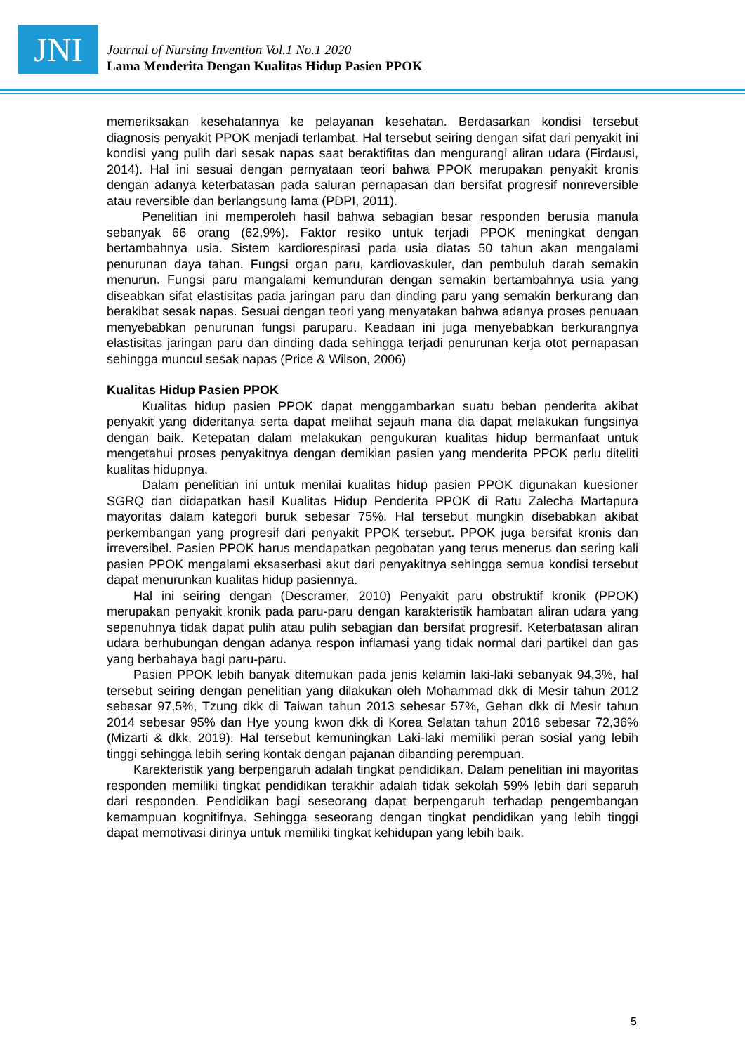JNI
Journal of Nursing Invention Vol.1 No.1 2020
Lama Menderita Dengan Kualitas Hidup Pasien PPOK
memeriksakan kesehatannya ke pelayanan kesehatan. Berdasarkan kondisi tersebut diagnosis penyakit PPOK menjadi terlambat. Hal tersebut seiring dengan sifat dari penyakit ini kondisi yang pulih dari sesak napas saat beraktifitas dan mengurangi aliran udara (Firdausi, 2014). Hal ini sesuai dengan pernyataan teori bahwa PPOK merupakan penyakit kronis dengan adanya keterbatasan pada saluran pernapasan dan bersifat progresif nonreversible atau reversible dan berlangsung lama (PDPI, 2011).
Penelitian ini memperoleh hasil bahwa sebagian besar responden berusia manula sebanyak 66 orang (62,9%). Faktor resiko untuk terjadi PPOK meningkat dengan bertambahnya usia. Sistem kardiorespirasi pada usia diatas 50 tahun akan mengalami penurunan daya tahan. Fungsi organ paru, kardiovaskuler, dan pembuluh darah semakin menurun. Fungsi paru mangalami kemunduran dengan semakin bertambahnya usia yang diseabkan sifat elastisitas pada jaringan paru dan dinding paru yang semakin berkurang dan berakibat sesak napas. Sesuai dengan teori yang menyatakan bahwa adanya proses penuaan menyebabkan penurunan fungsi paruparu. Keadaan ini juga menyebabkan berkurangnya elastisitas jaringan paru dan dinding dada sehingga terjadi penurunan kerja otot pernapasan sehingga muncul sesak napas (Price & Wilson, 2006)
Kualitas Hidup Pasien PPOK
Kualitas hidup pasien PPOK dapat menggambarkan suatu beban penderita akibat penyakit yang dideritanya serta dapat melihat sejauh mana dia dapat melakukan fungsinya dengan baik. Ketepatan dalam melakukan pengukuran kualitas hidup bermanfaat untuk mengetahui proses penyakitnya dengan demikian pasien yang menderita PPOK perlu diteliti kualitas hidupnya.
Dalam penelitian ini untuk menilai kualitas hidup pasien PPOK digunakan kuesioner SGRQ dan didapatkan hasil Kualitas Hidup Penderita PPOK di Ratu Zalecha Martapura mayoritas dalam kategori buruk sebesar 75%. Hal tersebut mungkin disebabkan akibat perkembangan yang progresif dari penyakit PPOK tersebut. PPOK juga bersifat kronis dan irreversibel. Pasien PPOK harus mendapatkan pegobatan yang terus menerus dan sering kali pasien PPOK mengalami eksaserbasi akut dari penyakitnya sehingga semua kondisi tersebut dapat menurunkan kualitas hidup pasiennya.
Hal ini seiring dengan (Descramer, 2010) Penyakit paru obstruktif kronik (PPOK) merupakan penyakit kronik pada paru-paru dengan karakteristik hambatan aliran udara yang sepenuhnya tidak dapat pulih atau pulih sebagian dan bersifat progresif. Keterbatasan aliran udara berhubungan dengan adanya respon inflamasi yang tidak normal dari partikel dan gas yang berbahaya bagi paru-paru.
Pasien PPOK lebih banyak ditemukan pada jenis kelamin laki-laki sebanyak 94,3%, hal tersebut seiring dengan penelitian yang dilakukan oleh Mohammad dkk di Mesir tahun 2012 sebesar 97,5%, Tzung dkk di Taiwan tahun 2013 sebesar 57%, Gehan dkk di Mesir tahun 2014 sebesar 95% dan Hye young kwon dkk di Korea Selatan tahun 2016 sebesar 72,36% (Mizarti & dkk, 2019). Hal tersebut kemuningkan Laki-laki memiliki peran sosial yang lebih tinggi sehingga lebih sering kontak dengan pajanan dibanding perempuan.
Karekteristik yang berpengaruh adalah tingkat pendidikan. Dalam penelitian ini mayoritas responden memiliki tingkat pendidikan terakhir adalah tidak sekolah 59% lebih dari separuh dari responden. Pendidikan bagi seseorang dapat berpengaruh terhadap pengembangan kemampuan kognitifnya. Sehingga seseorang dengan tingkat pendidikan yang lebih tinggi dapat memotivasi dirinya untuk memiliki tingkat kehidupan yang lebih baik.
5